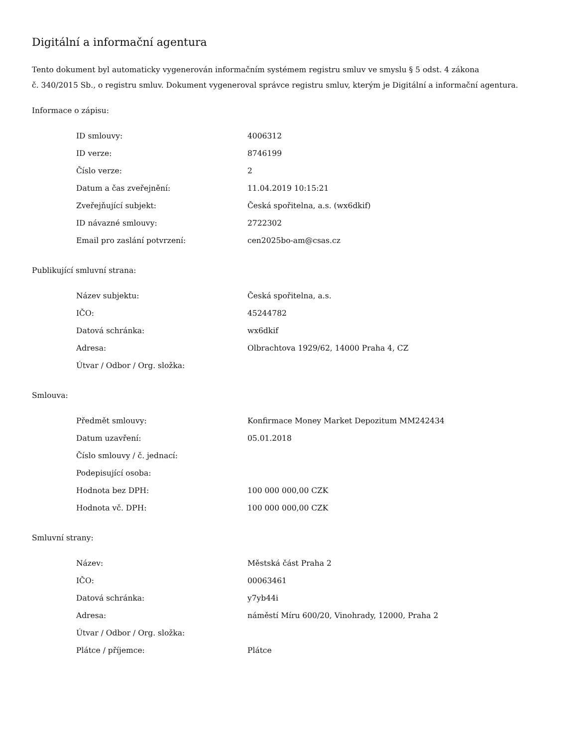Digitální a informační agentura
Tento dokument byl automaticky vygenerován informačním systémem registru smluv ve smyslu § 5 odst. 4 zákona
č. 340/2015 Sb., o registru smluv. Dokument vygeneroval správce registru smluv, kterým je Digitální a informační agentura.
Informace o zápisu:
| ID smlouvy: | 4006312 |
| ID verze: | 8746199 |
| Číslo verze: | 2 |
| Datum a čas zveřejnění: | 11.04.2019 10:15:21 |
| Zveřejňující subjekt: | Česká spořitelna, a.s. (wx6dkif) |
| ID návazné smlouvy: | 2722302 |
| Email pro zaslání potvrzení: | cen2025bo-am@csas.cz |
Publikující smluvní strana:
| Název subjektu: | Česká spořitelna, a.s. |
| IČO: | 45244782 |
| Datová schránka: | wx6dkif |
| Adresa: | Olbrachtova 1929/62, 14000 Praha 4, CZ |
| Útvar / Odbor / Org. složka: | |
Smlouva:
| Předmět smlouvy: | Konfirmace Money Market Depozitum MM242434 |
| Datum uzavření: | 05.01.2018 |
| Číslo smlouvy / č. jednací: | |
| Podepisující osoba: | |
| Hodnota bez DPH: | 100 000 000,00 CZK |
| Hodnota vč. DPH: | 100 000 000,00 CZK |
Smluvní strany:
| Název: | Městská část Praha 2 |
| IČO: | 00063461 |
| Datová schránka: | y7yb44i |
| Adresa: | náměstí Míru 600/20, Vinohrady, 12000, Praha 2 |
| Útvar / Odbor / Org. složka: | |
| Plátce / příjemce: | Plátce |